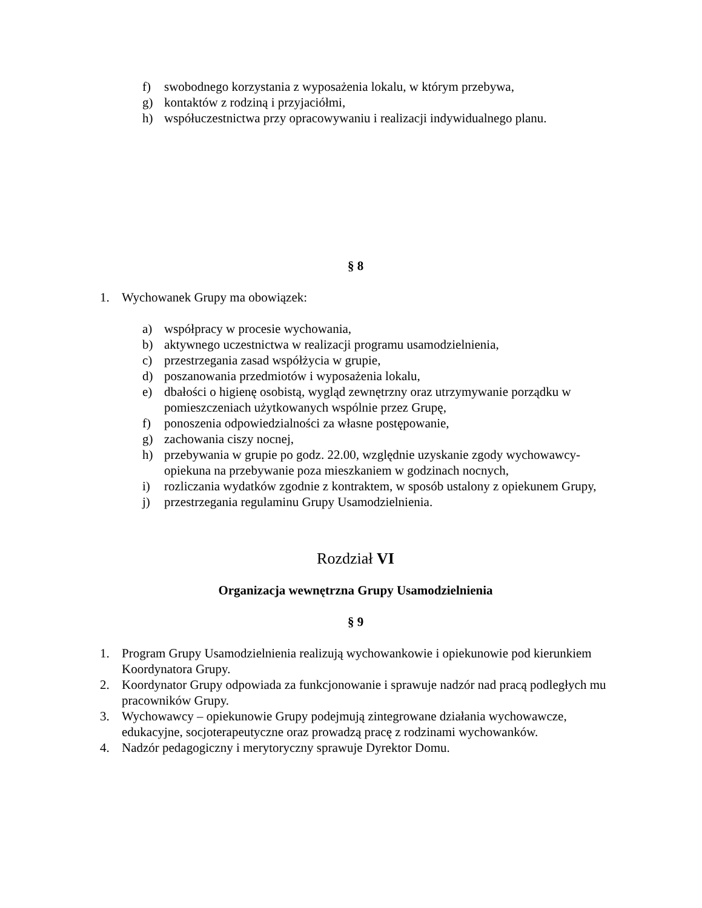f) swobodnego korzystania z wyposażenia lokalu, w którym przebywa,
g) kontaktów z rodziną i przyjaciółmi,
h) współuczestnictwa przy opracowywaniu i realizacji indywidualnego planu.
§ 8
1. Wychowanek Grupy ma obowiązek:
a) współpracy w procesie wychowania,
b) aktywnego uczestnictwa w realizacji programu usamodzielnienia,
c) przestrzegania zasad współżycia w grupie,
d) poszanowania przedmiotów i wyposażenia lokalu,
e) dbałości o higienę osobistą, wygląd zewnętrzny oraz utrzymywanie porządku w pomieszczeniach użytkowanych wspólnie przez Grupę,
f) ponoszenia odpowiedzialności za własne postępowanie,
g) zachowania ciszy nocnej,
h) przebywania w grupie po godz. 22.00, względnie uzyskanie zgody wychowawcy-opiekuna na przebywanie poza mieszkaniem w godzinach nocnych,
i) rozliczania wydatków zgodnie z kontraktem, w sposób ustalony z opiekunem Grupy,
j) przestrzegania regulaminu Grupy Usamodzielnienia.
Rozdział VI
Organizacja wewnętrzna Grupy Usamodzielnienia
§ 9
1. Program Grupy Usamodzielnienia realizują wychowankowie i opiekunowie pod kierunkiem Koordynatora Grupy.
2. Koordynator Grupy odpowiada za funkcjonowanie i sprawuje nadzór nad pracą podległych mu pracowników Grupy.
3. Wychowawcy – opiekunowie Grupy podejmują zintegrowane działania wychowawcze, edukacyjne, socjoterapeutyczne oraz prowadzą pracę z rodzinami wychowanków.
4. Nadzór pedagogiczny i merytoryczny sprawuje Dyrektor Domu.